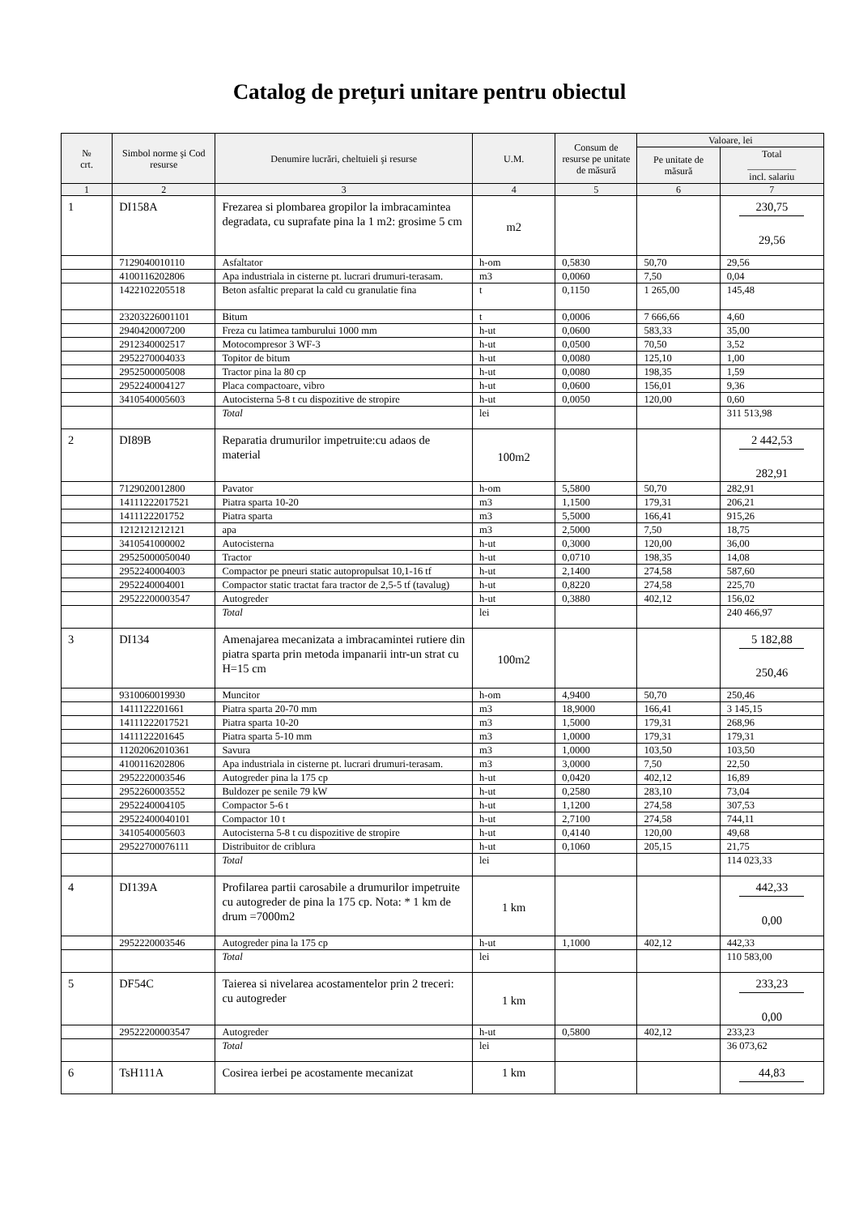Catalog de prețuri unitare pentru obiectul
| № crt. | Simbol norme şi Cod resurse | Denumire lucrări, cheltuieli şi resurse | U.M. | Consum de resurse pe unitate de măsură | Valoare, lei | |
| --- | --- | --- | --- | --- | --- | --- |
| | | | | | Pe unitate de măsură | Total __________ incl. salariu |
| 1 | 2 | 3 | 4 | 5 | 6 | 7 |
| 1 | DI158A | Frezarea si plombarea gropilor la imbracamintea degradata, cu suprafate pina la 1 m2: grosime 5 cm | m2 | | | 230,75 29,56 |
| | 7129040010110 | Asfaltator | h-om | 0,5830 | 50,70 | 29,56 |
| | 4100116202806 | Apa industriala in cisterne pt. lucrari drumuri-terasam. | m3 | 0,0060 | 7,50 | 0,04 |
| | 1422102205518 | Beton asfaltic preparat la cald cu granulatie fina | t | 0,1150 | 1 265,00 | 145,48 |
| | 23203226001101 | Bitum | t | 0,0006 | 7 666,66 | 4,60 |
| | 2940420007200 | Freza cu latimea tamburului 1000 mm | h-ut | 0,0600 | 583,33 | 35,00 |
| | 2912340002517 | Motocompresor 3 WF-3 | h-ut | 0,0500 | 70,50 | 3,52 |
| | 2952270004033 | Topitor de bitum | h-ut | 0,0080 | 125,10 | 1,00 |
| | 2952500005008 | Tractor pina la 80 cp | h-ut | 0,0080 | 198,35 | 1,59 |
| | 2952240004127 | Placa compactoare, vibro | h-ut | 0,0600 | 156,01 | 9,36 |
| | 3410540005603 | Autocisterna 5-8 t cu dispozitive de stropire | h-ut | 0,0050 | 120,00 | 0,60 |
| | | Total | lei | | | 311 513,98 |
| 2 | DI89B | Reparatia drumurilor impetruite:cu adaos de material | 100m2 | | | 2 442,53 282,91 |
| | 7129020012800 | Pavator | h-om | 5,5800 | 50,70 | 282,91 |
| | 14111222017521 | Piatra sparta 10-20 | m3 | 1,1500 | 179,31 | 206,21 |
| | 1411122201752 | Piatra sparta | m3 | 5,5000 | 166,41 | 915,26 |
| | 1212121212121 | apa | m3 | 2,5000 | 7,50 | 18,75 |
| | 3410541000002 | Autocisterna | h-ut | 0,3000 | 120,00 | 36,00 |
| | 29525000050040 | Tractor | h-ut | 0,0710 | 198,35 | 14,08 |
| | 2952240004003 | Compactor pe pneuri static autopropulsat 10,1-16 tf | h-ut | 2,1400 | 274,58 | 587,60 |
| | 2952240004001 | Compactor static tractat fara tractor de 2,5-5 tf (tavalug) | h-ut | 0,8220 | 274,58 | 225,70 |
| | 29522200003547 | Autogreder | h-ut | 0,3880 | 402,12 | 156,02 |
| | | Total | lei | | | 240 466,97 |
| 3 | DI134 | Amenajarea mecanizata a imbracamintei rutiere din piatra sparta prin metoda impanarii intr-un strat cu H=15 cm | 100m2 | | | 5 182,88 250,46 |
| | 9310060019930 | Muncitor | h-om | 4,9400 | 50,70 | 250,46 |
| | 1411122201661 | Piatra sparta 20-70 mm | m3 | 18,9000 | 166,41 | 3 145,15 |
| | 14111222017521 | Piatra sparta 10-20 | m3 | 1,5000 | 179,31 | 268,96 |
| | 1411122201645 | Piatra sparta 5-10 mm | m3 | 1,0000 | 179,31 | 179,31 |
| | 11202062010361 | Savura | m3 | 1,0000 | 103,50 | 103,50 |
| | 4100116202806 | Apa industriala in cisterne pt. lucrari drumuri-terasam. | m3 | 3,0000 | 7,50 | 22,50 |
| | 2952220003546 | Autogreder pina la 175 cp | h-ut | 0,0420 | 402,12 | 16,89 |
| | 2952260003552 | Buldozer pe senile 79 kW | h-ut | 0,2580 | 283,10 | 73,04 |
| | 2952240004105 | Compactor 5-6 t | h-ut | 1,1200 | 274,58 | 307,53 |
| | 29522400040101 | Compactor 10 t | h-ut | 2,7100 | 274,58 | 744,11 |
| | 3410540005603 | Autocisterna 5-8 t cu dispozitive de stropire | h-ut | 0,4140 | 120,00 | 49,68 |
| | 29522700076111 | Distribuitor de criblura | h-ut | 0,1060 | 205,15 | 21,75 |
| | | Total | lei | | | 114 023,33 |
| 4 | DI139A | Profilarea partii carosabile a drumurilor impetruite cu autogreder de pina la 175 cp. Nota: * 1 km de drum =7000m2 | 1 km | | | 442,33 0,00 |
| | 2952220003546 | Autogreder pina la 175 cp | h-ut | 1,1000 | 402,12 | 442,33 |
| | | Total | lei | | | 110 583,00 |
| 5 | DF54C | Taierea si nivelarea acostamentelor prin 2 treceri: cu autogreder | 1 km | | | 233,23 0,00 |
| | 29522200003547 | Autogreder | h-ut | 0,5800 | 402,12 | 233,23 |
| | | Total | lei | | | 36 073,62 |
| 6 | TsH111A | Cosirea ierbei pe acostamente mecanizat | 1 km | | | 44,83 |